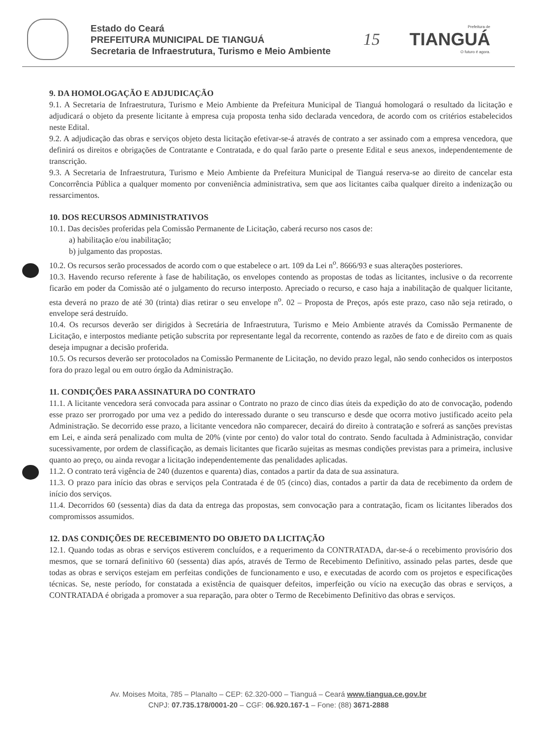Estado do Ceará
PREFEITURA MUNICIPAL DE TIANGUÁ
Secretaria de Infraestrutura, Turismo e Meio Ambiente
15
Prefeitura de
TIANGUÁ
O futuro é agora.
9. DA HOMOLOGAÇÃO E ADJUDICAÇÃO
9.1. A Secretaria de Infraestrutura, Turismo e Meio Ambiente da Prefeitura Municipal de Tianguá homologará o resultado da licitação e adjudicará o objeto da presente licitante à empresa cuja proposta tenha sido declarada vencedora, de acordo com os critérios estabelecidos neste Edital.
9.2. A adjudicação das obras e serviços objeto desta licitação efetivar-se-á através de contrato a ser assinado com a empresa vencedora, que definirá os direitos e obrigações de Contratante e Contratada, e do qual farão parte o presente Edital e seus anexos, independentemente de transcrição.
9.3. A Secretaria de Infraestrutura, Turismo e Meio Ambiente da Prefeitura Municipal de Tianguá reserva-se ao direito de cancelar esta Concorrência Pública a qualquer momento por conveniência administrativa, sem que aos licitantes caiba qualquer direito a indenização ou ressarcimentos.
10. DOS RECURSOS ADMINISTRATIVOS
10.1. Das decisões proferidas pela Comissão Permanente de Licitação, caberá recurso nos casos de:
a) habilitação e/ou inabilitação;
b) julgamento das propostas.
10.2. Os recursos serão processados de acordo com o que estabelece o art. 109 da Lei n<sup>o</sup>. 8666/93 e suas alterações posteriores.
10.3. Havendo recurso referente à fase de habilitação, os envelopes contendo as propostas de todas as licitantes, inclusive o da recorrente ficarão em poder da Comissão até o julgamento do recurso interposto. Apreciado o recurso, e caso haja a inabilitação de qualquer licitante, esta deverá no prazo de até 30 (trinta) dias retirar o seu envelope n<sup>o</sup>. 02 – Proposta de Preços, após este prazo, caso não seja retirado, o envelope será destruído.
10.4. Os recursos deverão ser dirigidos à Secretária de Infraestrutura, Turismo e Meio Ambiente através da Comissão Permanente de Licitação, e interpostos mediante petição subscrita por representante legal da recorrente, contendo as razões de fato e de direito com as quais deseja impugnar a decisão proferida.
10.5. Os recursos deverão ser protocolados na Comissão Permanente de Licitação, no devido prazo legal, não sendo conhecidos os interpostos fora do prazo legal ou em outro órgão da Administração.
11. CONDIÇÕES PARA ASSINATURA DO CONTRATO
11.1. A licitante vencedora será convocada para assinar o Contrato no prazo de cinco dias úteis da expedição do ato de convocação, podendo esse prazo ser prorrogado por uma vez a pedido do interessado durante o seu transcurso e desde que ocorra motivo justificado aceito pela Administração. Se decorrido esse prazo, a licitante vencedora não comparecer, decairá do direito à contratação e sofrerá as sanções previstas em Lei, e ainda será penalizado com multa de 20% (vinte por cento) do valor total do contrato. Sendo facultada à Administração, convidar sucessivamente, por ordem de classificação, as demais licitantes que ficarão sujeitas as mesmas condições previstas para a primeira, inclusive quanto ao preço, ou ainda revogar a licitação independentemente das penalidades aplicadas.
11.2. O contrato terá vigência de 240 (duzentos e quarenta) dias, contados a partir da data de sua assinatura.
11.3. O prazo para início das obras e serviços pela Contratada é de 05 (cinco) dias, contados a partir da data de recebimento da ordem de início dos serviços.
11.4. Decorridos 60 (sessenta) dias da data da entrega das propostas, sem convocação para a contratação, ficam os licitantes liberados dos compromissos assumidos.
12. DAS CONDIÇÕES DE RECEBIMENTO DO OBJETO DA LICITAÇÃO
12.1. Quando todas as obras e serviços estiverem concluídos, e a requerimento da CONTRATADA, dar-se-á o recebimento provisório dos mesmos, que se tornará definitivo 60 (sessenta) dias após, através de Termo de Recebimento Definitivo, assinado pelas partes, desde que todas as obras e serviços estejam em perfeitas condições de funcionamento e uso, e executadas de acordo com os projetos e especificações técnicas. Se, neste período, for constatada a existência de quaisquer defeitos, imperfeição ou vício na execução das obras e serviços, a CONTRATADA é obrigada a promover a sua reparação, para obter o Termo de Recebimento Definitivo das obras e serviços.
Av. Moises Moita, 785 – Planalto – CEP: 62.320-000 – Tianguá – Ceará www.tiangua.ce.gov.br
CNPJ: 07.735.178/0001-20 – CGF: 06.920.167-1 – Fone: (88) 3671-2888